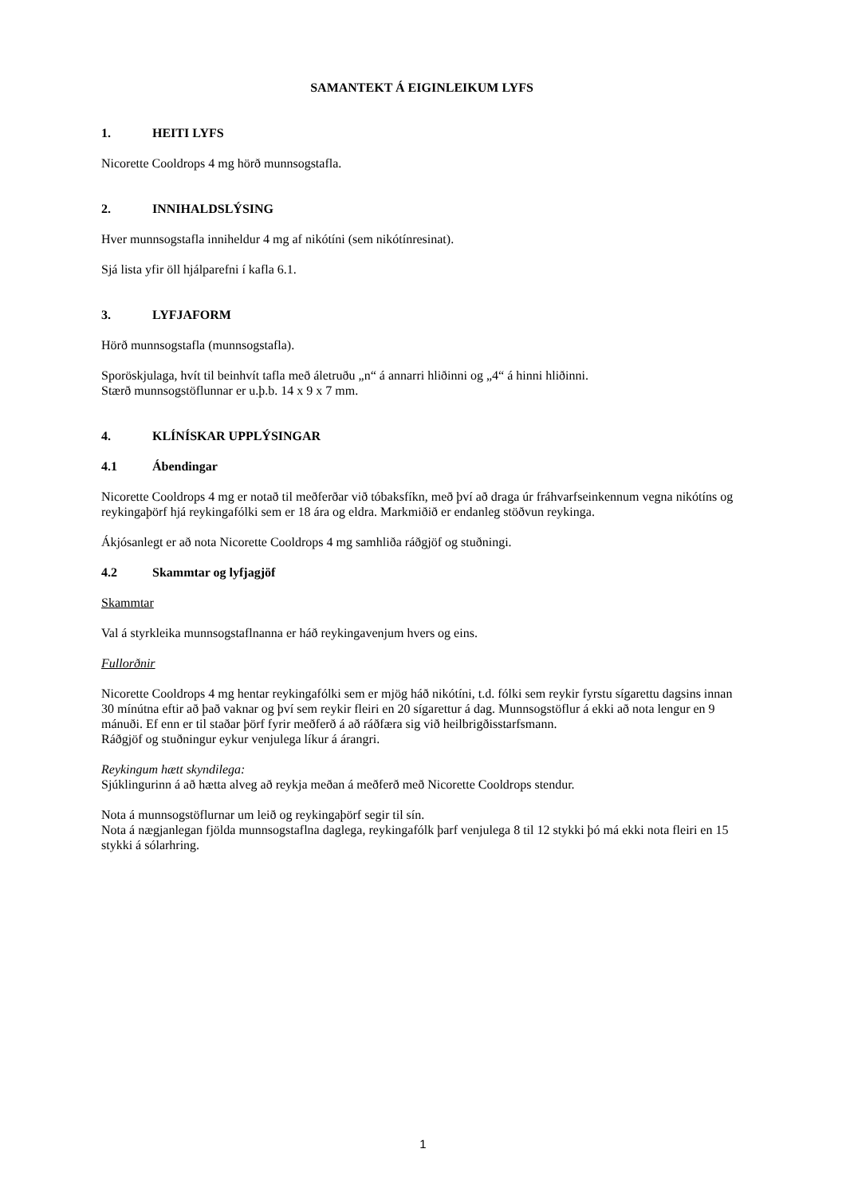SAMANTEKT Á EIGINLEIKUM LYFS
1. HEITI LYFS
Nicorette Cooldrops 4 mg hörð munnsogstafla.
2. INNIHALDSLÝSING
Hver munnsogstafla inniheldur 4 mg af nikótíni (sem nikótínresinat).
Sjá lista yfir öll hjálparefni í kafla 6.1.
3. LYFJAFORM
Hörð munnsogstafla (munnsogstafla).
Sporöskjulaga, hvít til beinhvít tafla með áletruðu „n“ á annarri hliðinni og „4“ á hinni hliðinni.
Stærð munnsogstöflunnar er u.þ.b. 14 x 9 x 7 mm.
4. KLÍNÍSKAR UPPLÝSINGAR
4.1 Ábendingar
Nicorette Cooldrops 4 mg er notað til meðferðar við tóbaksfíkn, með því að draga úr fráhvarfseinkennum vegna nikótíns og reykingaþörf hjá reykingafólki sem er 18 ára og eldra. Markmiðið er endanleg stöðvun reykinga.
Ákjósanlegt er að nota Nicorette Cooldrops 4 mg samhliða ráðgjöf og stuðningi.
4.2 Skammtar og lyfjagjöf
Skammtar
Val á styrkleika munnsogstaflnanna er háð reykingavenjum hvers og eins.
Fullorðnir
Nicorette Cooldrops 4 mg hentar reykingafólki sem er mjög háð nikótíni, t.d. fólki sem reykir fyrstu sígarettu dagsins innan 30 mínútna eftir að það vaknar og því sem reykir fleiri en 20 sígarettur á dag. Munnsogstöflur á ekki að nota lengur en 9 mánuði. Ef enn er til staðar þörf fyrir meðferð á að ráðfæra sig við heilbrigðisstarfsmann.
Ráðgjöf og stuðningur eykur venjulega líkur á árangri.
Reykingum hætt skyndilega:
Sjúklingurinn á að hætta alveg að reykja meðan á meðferð með Nicorette Cooldrops stendur.
Nota á munnsogstöflurnar um leið og reykingaþörf segir til sín.
Nota á nægjanlegan fjölda munnsogstaflna daglega, reykingafólk þarf venjulega 8 til 12 stykki þó má ekki nota fleiri en 15 stykki á sólarhring.
1